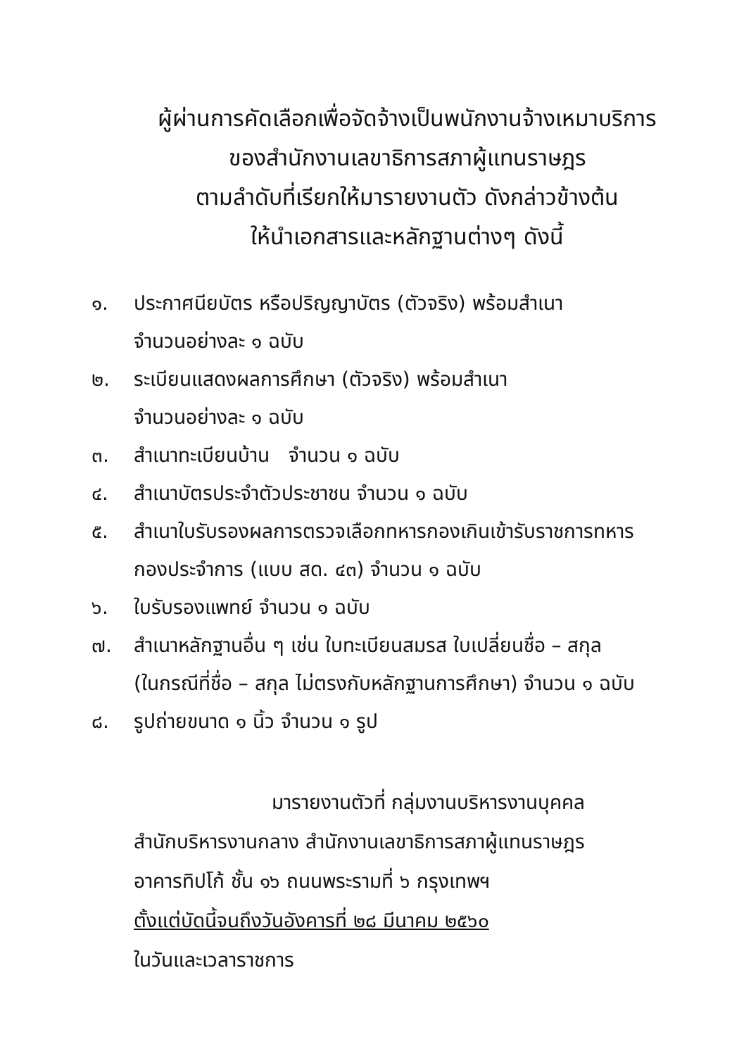ผู้ผ่านการคัดเลือกเพื่อจัดจ้างเป็นพนักงานจ้างเหมาบริการ
ของสำนักงานเลขาธิการสภาผู้แทนราษฎร
ตามลำดับที่เรียกให้มารายงานตัว ดังกล่าวข้างต้น
ให้นำเอกสารและหลักฐานต่างๆ ดังนี้
๑. ประกาศนียบัตร หรือปริญญาบัตร (ตัวจริง) พร้อมสำเนา
จำนวนอย่างละ ๑ ฉบับ
๒. ระเบียนแสดงผลการศึกษา (ตัวจริง) พร้อมสำเนา
จำนวนอย่างละ ๑ ฉบับ
๓. สำเนาทะเบียนบ้าน จำนวน ๑ ฉบับ
๔. สำเนาบัตรประจำตัวประชาชน จำนวน ๑ ฉบับ
๕. สำเนาใบรับรองผลการตรวจเลือกทหารกองเกินเข้ารับราชการทหาร
กองประจำการ (แบบ สด. ๔๓) จำนวน ๑ ฉบับ
๖. ใบรับรองแพทย์ จำนวน ๑ ฉบับ
๗. สำเนาหลักฐานอื่น ๆ เช่น ใบทะเบียนสมรส ใบเปลี่ยนชื่อ – สกุล
(ในกรณีที่ชื่อ – สกุล ไม่ตรงกับหลักฐานการศึกษา) จำนวน ๑ ฉบับ
๘. รูปถ่ายขนาด ๑ นิ้ว จำนวน ๑ รูป
มารายงานตัวที่ กลุ่มงานบริหารงานบุคคล
สำนักบริหารงานกลาง สำนักงานเลขาธิการสภาผู้แทนราษฎร
อาคารทิปโก้ ชั้น ๑๖ ถนนพระรามที่ ๖ กรุงเทพฯ
ตั้งแต่บัดนี้จนถึงวันอังคารที่ ๒๘ มีนาคม ๒๕๖๐
ในวันและเวลาราชการ